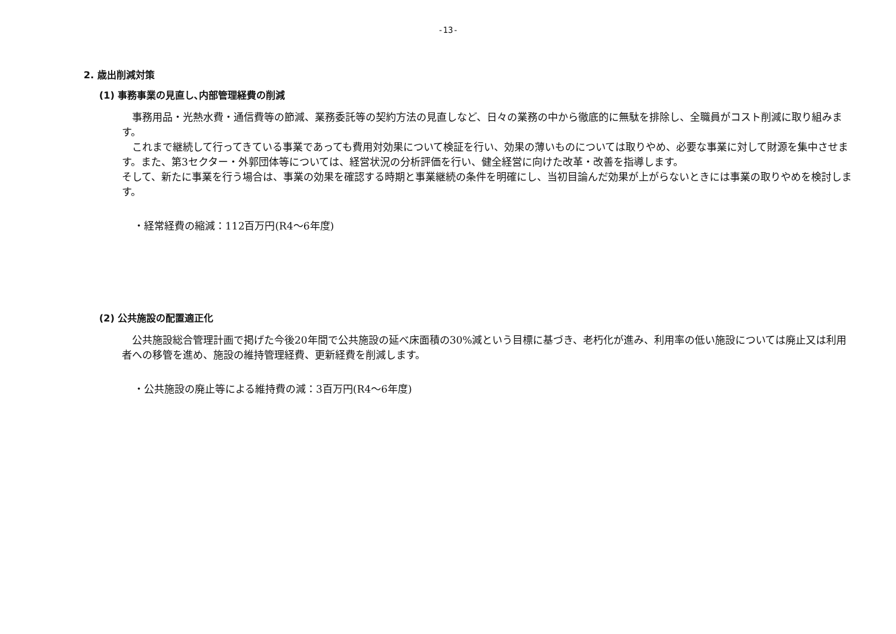-13-
2. 歳出削減対策
(1) 事務事業の見直し､内部管理経費の削減
事務用品・光熱水費・通信費等の節減、業務委託等の契約方法の見直しなど、日々の業務の中から徹底的に無駄を排除し、全職員がコスト削減に取り組みます。
これまで継続して行ってきている事業であっても費用対効果について検証を行い、効果の薄いものについては取りやめ、必要な事業に対して財源を集中させます。また、第3セクター・外郭団体等については、経営状況の分析評価を行い、健全経営に向けた改革・改善を指導します。
そして、新たに事業を行う場合は、事業の効果を確認する時期と事業継続の条件を明確にし、当初目論んだ効果が上がらないときには事業の取りやめを検討します。
・経常経費の縮減：112百万円(R4～6年度)
(2) 公共施設の配置適正化
公共施設総合管理計画で掲げた今後20年間で公共施設の延べ床面積の30%減という目標に基づき、老朽化が進み、利用率の低い施設については廃止又は利用者への移管を進め、施設の維持管理経費、更新経費を削減します。
・公共施設の廃止等による維持費の減：3百万円(R4～6年度)